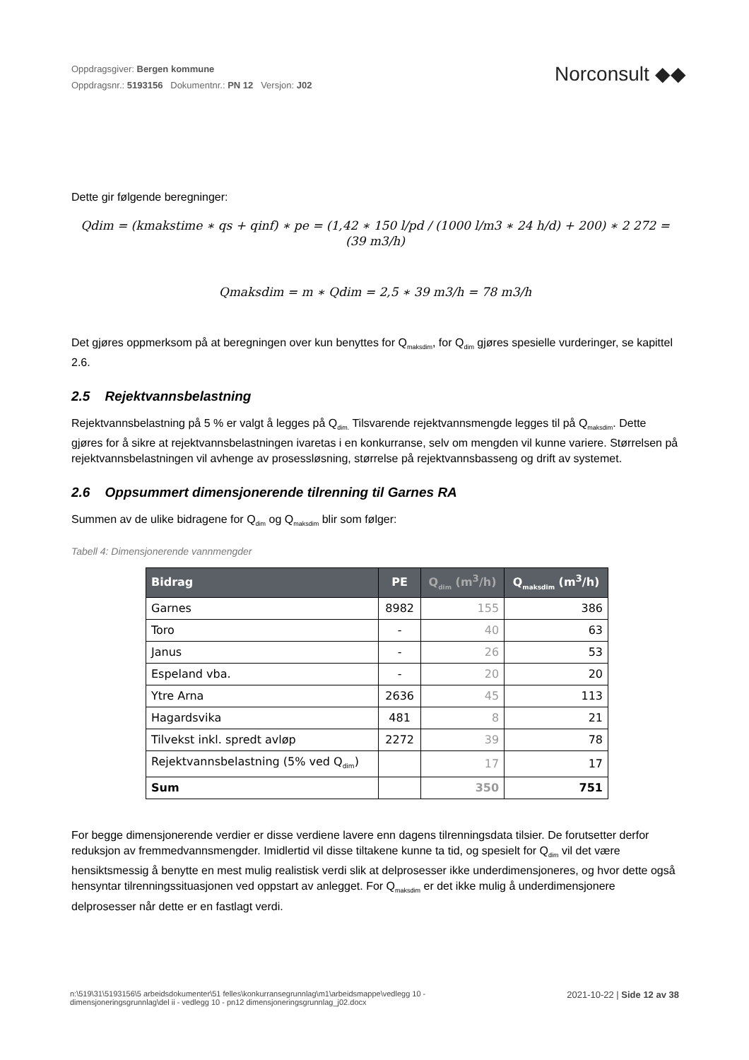Oppdragsgiver: Bergen kommune
Oppdragsnr.: 5193156 Dokumentnr.: PN 12 Versjon: J02
Norconsult ◆◆
Dette gir følgende beregninger:
Qdim = (kmakstime ∗ qs + qinf) ∗ pe = (1,42 ∗ 150 l/pd / (1000 l/m3 ∗ 24 h/d) + 200) ∗ 2 272 = (39 m3/h)
Qmaksdim = m ∗ Qdim = 2,5 ∗ 39 m3/h = 78 m3/h
Det gjøres oppmerksom på at beregningen over kun benyttes for Q<sub>maksdim</sub>, for Q<sub>dim</sub> gjøres spesielle vurderinger, se kapittel 2.6.
2.5 Rejektvannsbelastning
Rejektvannsbelastning på 5 % er valgt å legges på Q<sub>dim.</sub> Tilsvarende rejektvannsmengde legges til på Q<sub>maksdim</sub>. Dette gjøres for å sikre at rejektvannsbelastningen ivaretas i en konkurranse, selv om mengden vil kunne variere. Størrelsen på rejektvannsbelastningen vil avhenge av prosessløsning, størrelse på rejektvannsbasseng og drift av systemet.
2.6 Oppsummert dimensjonerende tilrenning til Garnes RA
Summen av de ulike bidragene for Q<sub>dim</sub> og Q<sub>maksdim</sub> blir som følger:
Tabell 4: Dimensjonerende vannmengder
| Bidrag | PE | Q<sub>dim</sub> (m<sup>3</sup>/h) | Q<sub>maksdim</sub> (m<sup>3</sup>/h) |
| --- | --- | --- | --- |
| Garnes | 8982 | 155 | 386 |
| Toro | - | 40 | 63 |
| Janus | - | 26 | 53 |
| Espeland vba. | - | 20 | 20 |
| Ytre Arna | 2636 | 45 | 113 |
| Hagardsvika | 481 | 8 | 21 |
| Tilvekst inkl. spredt avløp | 2272 | 39 | 78 |
| Rejektvannsbelastning (5% ved Q<sub>dim</sub>) | | 17 | 17 |
| Sum | | 350 | 751 |
For begge dimensjonerende verdier er disse verdiene lavere enn dagens tilrenningsdata tilsier. De forutsetter derfor reduksjon av fremmedvannsmengder. Imidlertid vil disse tiltakene kunne ta tid, og spesielt for Q<sub>dim</sub> vil det være hensiktsmessig å benytte en mest mulig realistisk verdi slik at delprosesser ikke underdimensjoneres, og hvor dette også hensyntar tilrenningssituasjonen ved oppstart av anlegget. For Q<sub>maksdim</sub> er det ikke mulig å underdimensjonere delprosesser når dette er en fastlagt verdi.
n:\519\31\5193156\5 arbeidsdokumenter\51 felles\konkurransegrunnlag\m1\arbeidsmappe\vedlegg 10 -
dimensjoneringsgrunnlag\del ii - vedlegg 10 - pn12 dimensjoneringsgrunnlag_j02.docx
2021-10-22 | Side 12 av 38